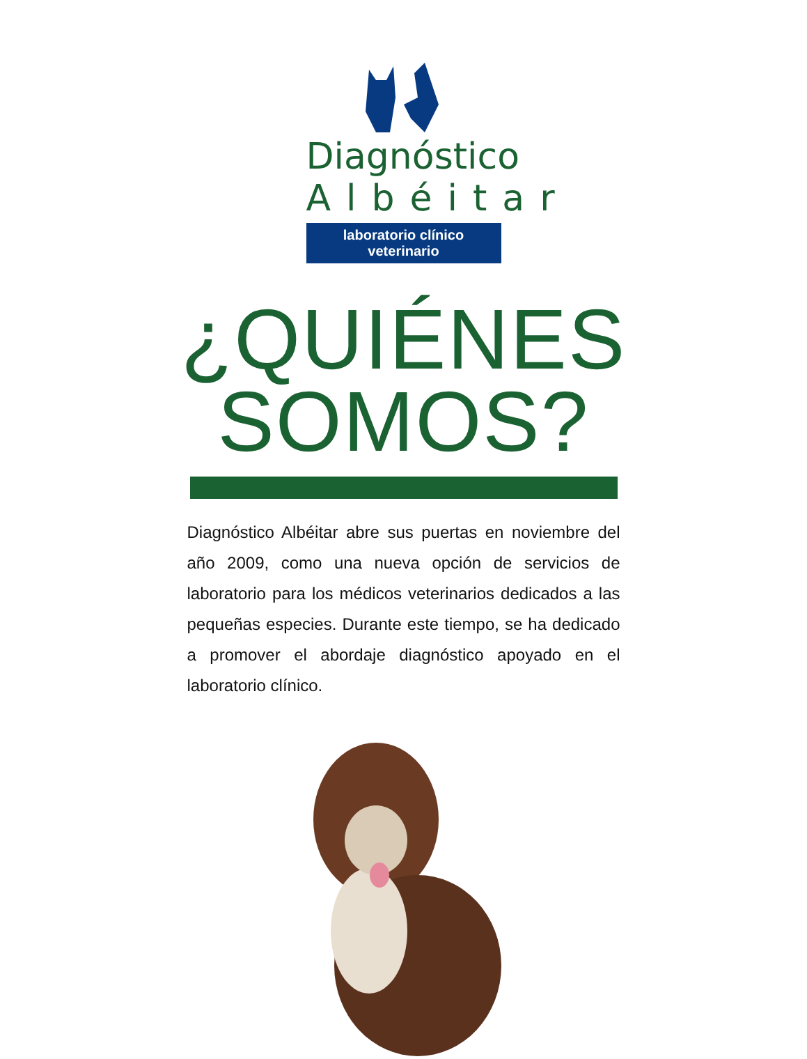Diagnóstico
Albéitar
laboratorio clínico veterinario
¿QUIÉNES
SOMOS?
Diagnóstico Albéitar abre sus puertas en noviembre del año 2009, como una nueva opción de servicios de laboratorio para los médicos veterinarios dedicados a las pequeñas especies. Durante este tiempo, se ha dedicado a promover el abordaje diagnóstico apoyado en el laboratorio clínico.